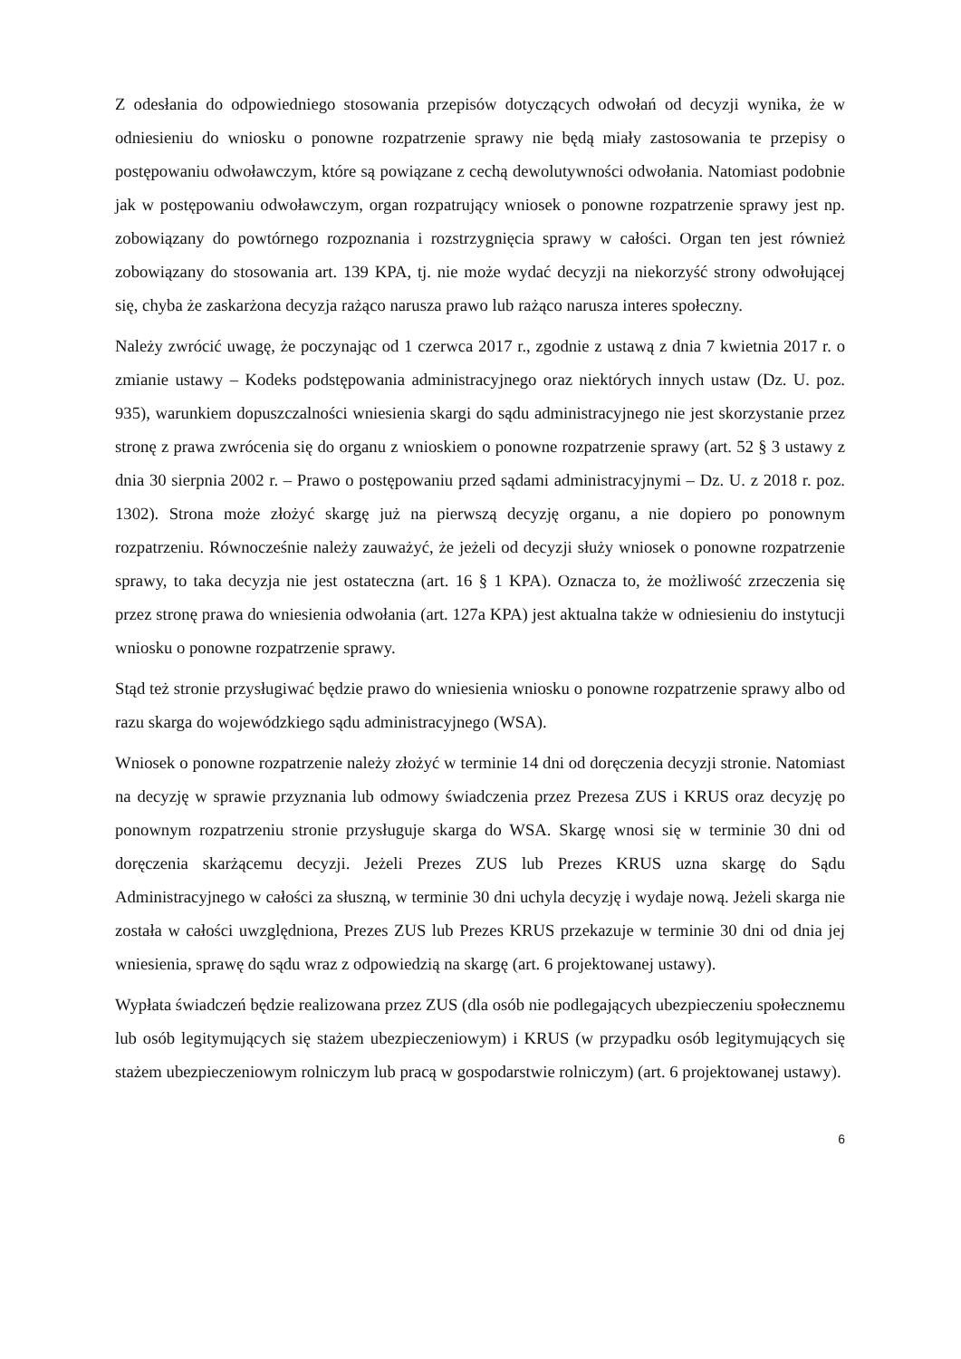Z odesłania do odpowiedniego stosowania przepisów dotyczących odwołań od decyzji wynika, że w odniesieniu do wniosku o ponowne rozpatrzenie sprawy nie będą miały zastosowania te przepisy o postępowaniu odwoławczym, które są powiązane z cechą dewolutywności odwołania. Natomiast podobnie jak w postępowaniu odwoławczym, organ rozpatrujący wniosek o ponowne rozpatrzenie sprawy jest np. zobowiązany do powtórnego rozpoznania i rozstrzygnięcia sprawy w całości. Organ ten jest również zobowiązany do stosowania art. 139 KPA, tj. nie może wydać decyzji na niekorzyść strony odwołującej się, chyba że zaskarżona decyzja rażąco narusza prawo lub rażąco narusza interes społeczny.
Należy zwrócić uwagę, że poczynając od 1 czerwca 2017 r., zgodnie z ustawą z dnia 7 kwietnia 2017 r. o zmianie ustawy – Kodeks podstępowania administracyjnego oraz niektórych innych ustaw (Dz. U. poz. 935), warunkiem dopuszczalności wniesienia skargi do sądu administracyjnego nie jest skorzystanie przez stronę z prawa zwrócenia się do organu z wnioskiem o ponowne rozpatrzenie sprawy (art. 52 § 3 ustawy z dnia 30 sierpnia 2002 r. – Prawo o postępowaniu przed sądami administracyjnymi – Dz. U. z 2018 r. poz. 1302). Strona może złożyć skargę już na pierwszą decyzję organu, a nie dopiero po ponownym rozpatrzeniu. Równocześnie należy zauważyć, że jeżeli od decyzji służy wniosek o ponowne rozpatrzenie sprawy, to taka decyzja nie jest ostateczna (art. 16 § 1 KPA). Oznacza to, że możliwość zrzeczenia się przez stronę prawa do wniesienia odwołania (art. 127a KPA) jest aktualna także w odniesieniu do instytucji wniosku o ponowne rozpatrzenie sprawy.
Stąd też stronie przysługiwać będzie prawo do wniesienia wniosku o ponowne rozpatrzenie sprawy albo od razu skarga do wojewódzkiego sądu administracyjnego (WSA).
Wniosek o ponowne rozpatrzenie należy złożyć w terminie 14 dni od doręczenia decyzji stronie. Natomiast na decyzję w sprawie przyznania lub odmowy świadczenia przez Prezesa ZUS i KRUS oraz decyzję po ponownym rozpatrzeniu stronie przysługuje skarga do WSA. Skargę wnosi się w terminie 30 dni od doręczenia skarżącemu decyzji. Jeżeli Prezes ZUS lub Prezes KRUS uzna skargę do Sądu Administracyjnego w całości za słuszną, w terminie 30 dni uchyla decyzję i wydaje nową. Jeżeli skarga nie została w całości uwzględniona, Prezes ZUS lub Prezes KRUS przekazuje w terminie 30 dni od dnia jej wniesienia, sprawę do sądu wraz z odpowiedzią na skargę (art. 6 projektowanej ustawy).
Wypłata świadczeń będzie realizowana przez ZUS (dla osób nie podlegających ubezpieczeniu społecznemu lub osób legitymujących się stażem ubezpieczeniowym) i KRUS (w przypadku osób legitymujących się stażem ubezpieczeniowym rolniczym lub pracą w gospodarstwie rolniczym) (art. 6 projektowanej ustawy).
6